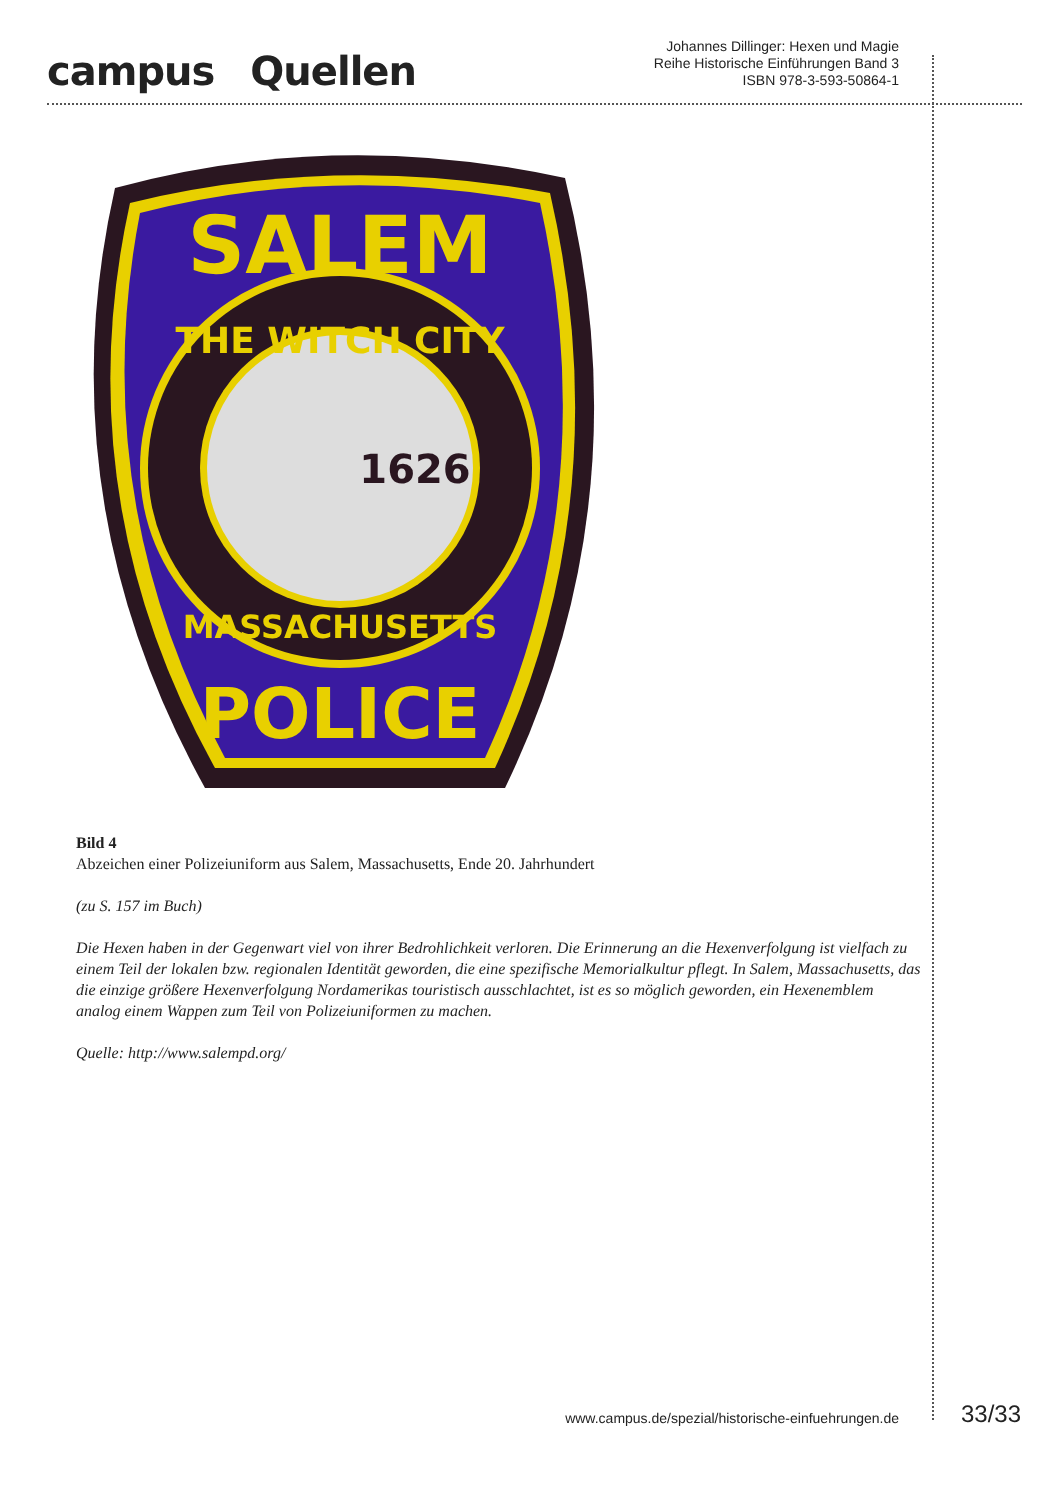campus Quellen
Johannes Dillinger: Hexen und Magie
Reihe Historische Einführungen Band 3
ISBN 978-3-593-50864-1
SALEM
THE WITCH CITY
1626
MASSACHUSETTS
POLICE
Bild 4
Abzeichen einer Polizeiuniform aus Salem, Massachusetts, Ende 20. Jahrhundert
(zu S. 157 im Buch)
Die Hexen haben in der Gegenwart viel von ihrer Bedrohlichkeit verloren. Die Erinnerung an die Hexenverfolgung ist vielfach zu einem Teil der lokalen bzw. regionalen Identität geworden, die eine spezifische Memorialkultur pflegt. In Salem, Massachusetts, das die einzige größere Hexenverfolgung Nordamerikas touristisch ausschlachtet, ist es so möglich geworden, ein Hexenemblem analog einem Wappen zum Teil von Polizeiuniformen zu machen.
Quelle: http://www.salempd.org/
www.campus.de/spezial/historische-einfuehrungen.de 33/33